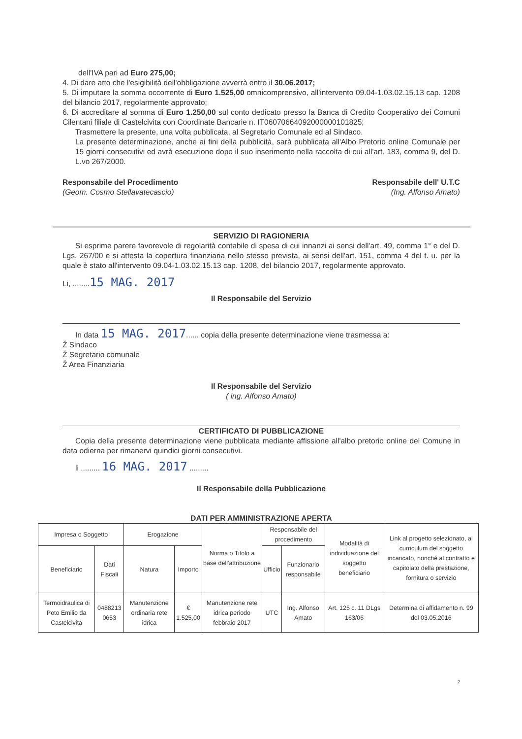dell'IVA pari ad Euro 275,00;
4. Di dare atto che l'esigibilità dell'obbligazione avverrà entro il 30.06.2017;
5. Di imputare la somma occorrente di Euro 1.525,00 omnicomprensivo, all'intervento 09.04-1.03.02.15.13 cap. 1208 del bilancio 2017, regolarmente approvato;
6. Di accreditare al somma di Euro 1.250,00 sul conto dedicato presso la Banca di Credito Cooperativo dei Comuni Cilentani filiale di Castelcivita con Coordinate Bancarie n. IT06070664092000000101825;
Trasmettere la presente, una volta pubblicata, al Segretario Comunale ed al Sindaco.
La presente determinazione, anche ai fini della pubblicità, sarà pubblicata all'Albo Pretorio online Comunale per 15 giorni consecutivi ed avrà esecuzione dopo il suo inserimento nella raccolta di cui all'art. 183, comma 9, del D. L.vo 267/2000.
Responsabile del Procedimento
(Geom. Cosmo Stellavatecascio)
Responsabile dell' U.T.C
(Ing. Alfonso Amato)
SERVIZIO DI RAGIONERIA
Si esprime parere favorevole di regolarità contabile di spesa di cui innanzi ai sensi dell'art. 49, comma 1° e del D. Lgs. 267/00 e si attesta la copertura finanziaria nello stesso prevista, ai sensi dell'art. 151, comma 4 del t. u. per la quale è stato all'intervento 09.04-1.03.02.15.13 cap. 1208, del bilancio 2017, regolarmente approvato.
Li, ........15 MAG. 2017
Il Responsabile del Servizio
In data 15 MAG. 2017...... copia della presente determinazione viene trasmessa a:
Ž Sindaco
Ž Segretario comunale
Ž Area Finanziaria
Il Responsabile del Servizio
( ing. Alfonso Amato)
CERTIFICATO DI PUBBLICAZIONE
Copia della presente determinazione viene pubblicata mediante affissione all'albo pretorio online del Comune in data odierna per rimanervi quindici giorni consecutivi.
li ......... 16 MAG. 2017 .........
Il Responsabile della Pubblicazione
DATI PER AMMINISTRAZIONE APERTA
| Impresa o Soggetto | | Erogazione | | Norma o Titolo a base dell'attribuzione | Responsabile del procedimento | | Modalità di individuazione del soggetto beneficiario | Link al progetto selezionato, al curriculum del soggetto incaricato, nonché al contratto e capitolato della prestazione, fornitura o servizio |
| --- | --- | --- | --- | --- | --- | --- | --- | --- |
| Beneficiario | Dati Fiscali | Natura | Importo | | Ufficio | Funzionario responsabile | | |
| Termoidraulica di Poto Emilio da Castelcivita | 0488213 0653 | Manutenzione ordinaria rete idrica | € 1.525,00 | Manutenzione rete idrica periodo febbraio 2017 | UTC | Ing. Alfonso Amato | Art. 125 c. 11 DLgs 163/06 | Determina di affidamento n. 99 del 03.05.2016 |
2